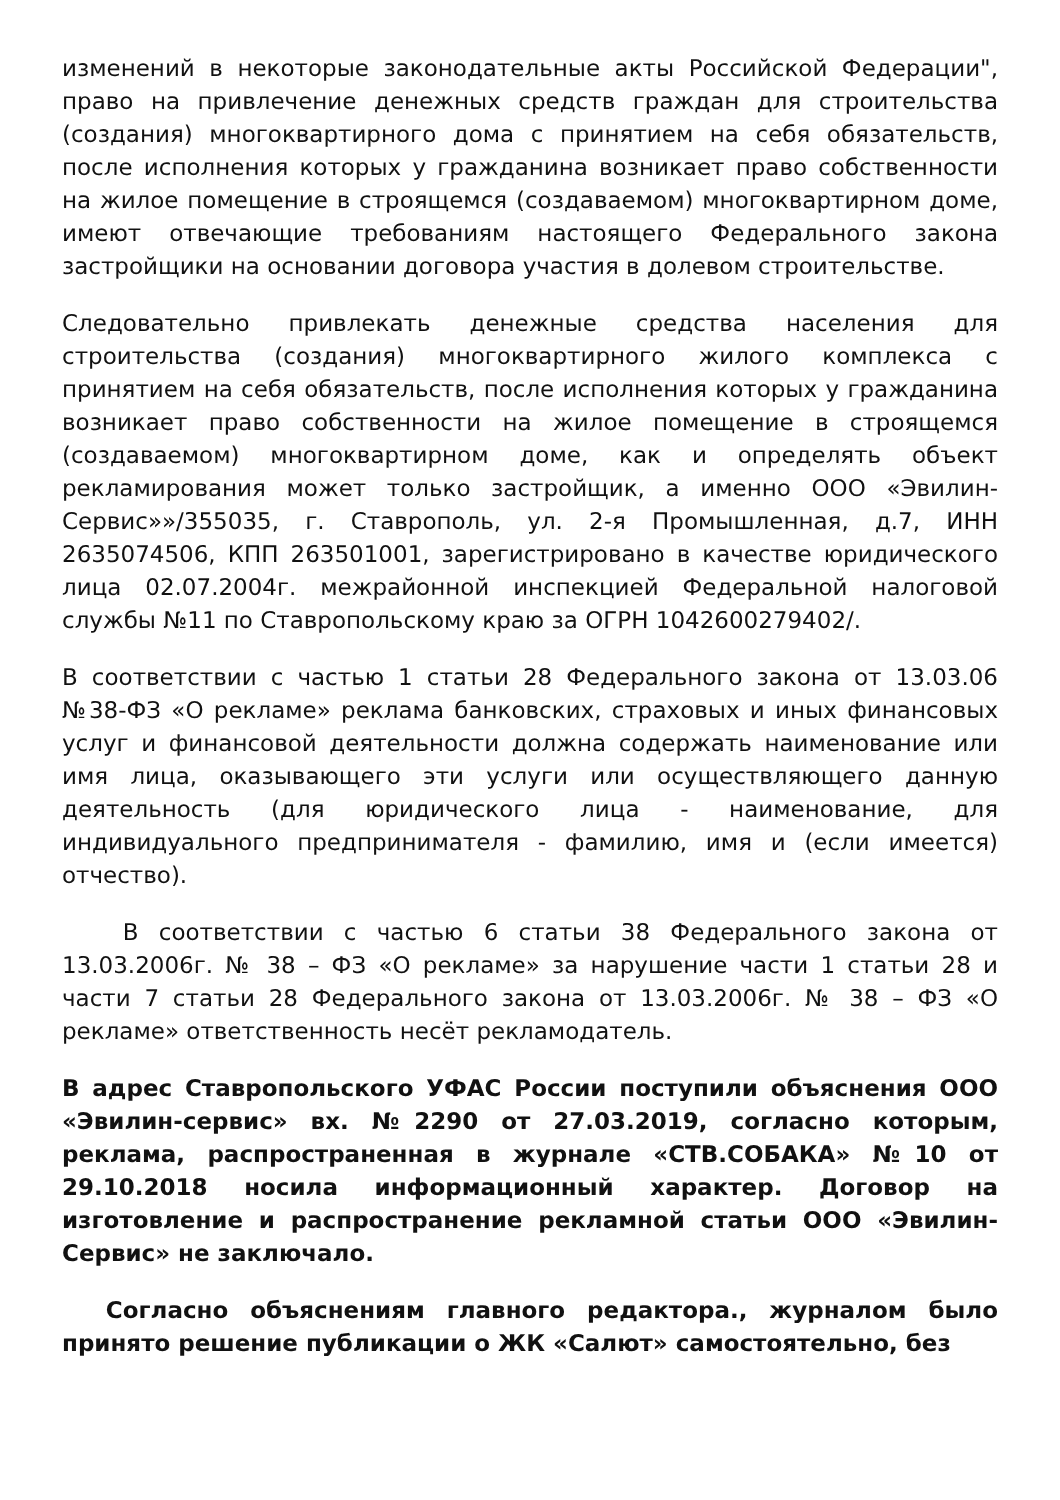изменений в некоторые законодательные акты Российской Федерации", право на привлечение денежных средств граждан для строительства (создания) многоквартирного дома с принятием на себя обязательств, после исполнения которых у гражданина возникает право собственности на жилое помещение в строящемся (создаваемом) многоквартирном доме, имеют отвечающие требованиям настоящего Федерального закона застройщики на основании договора участия в долевом строительстве.
Следовательно привлекать денежные средства населения для строительства (создания) многоквартирного жилого комплекса с принятием на себя обязательств, после исполнения которых у гражданина возникает право собственности на жилое помещение в строящемся (создаваемом) многоквартирном доме, как и определять объект рекламирования может только застройщик, а именно ООО «Эвилин-Сервис»»/355035, г. Ставрополь, ул. 2-я Промышленная, д.7, ИНН 2635074506, КПП 263501001, зарегистрировано в качестве юридического лица 02.07.2004г. межрайонной инспекцией Федеральной налоговой службы №11 по Ставропольскому краю за ОГРН 1042600279402/.
В соответствии с частью 1 статьи 28 Федерального закона от 13.03.06 №38-ФЗ «О рекламе» реклама банковских, страховых и иных финансовых услуг и финансовой деятельности должна содержать наименование или имя лица, оказывающего эти услуги или осуществляющего данную деятельность (для юридического лица - наименование, для индивидуального предпринимателя - фамилию, имя и (если имеется) отчество).
В соответствии с частью 6 статьи 38 Федерального закона от 13.03.2006г. № 38 – ФЗ «О рекламе» за нарушение части 1 статьи 28 и части 7 статьи 28 Федерального закона от 13.03.2006г. № 38 – ФЗ «О рекламе» ответственность несёт рекламодатель.
В адрес Ставропольского УФАС России поступили объяснения ООО «Эвилин-сервис» вх. №2290 от 27.03.2019, согласно которым, реклама, распространенная в журнале «СТВ.СОБАКА» №10 от 29.10.2018 носила информационный характер. Договор на изготовление и распространение рекламной статьи ООО «Эвилин-Сервис» не заключало.
Согласно объяснениям главного редактора., журналом было принято решение публикации о ЖК «Салют» самостоятельно, без